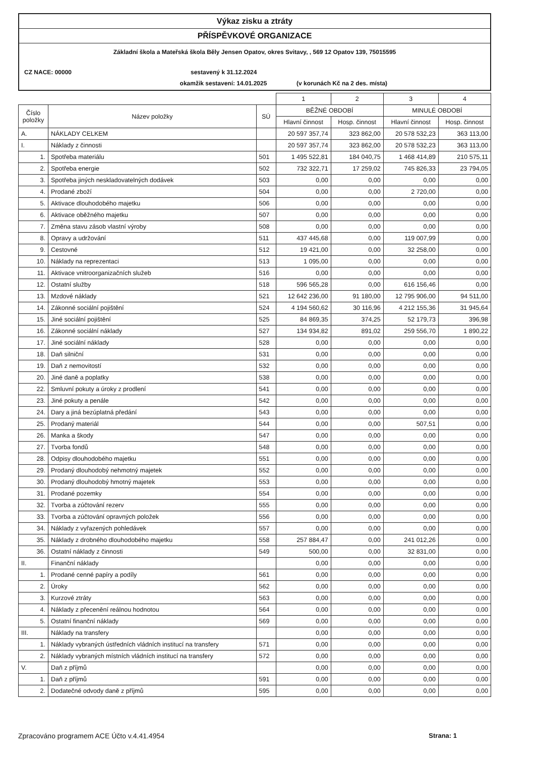Výkaz zisku a ztráty
PŘÍSPĚVKOVÉ ORGANIZACE
Základní škola a Mateřská škola Běly Jensen Opatov, okres Svitavy, , 569 12 Opatov 139, 75015595
CZ NACE: 00000 sestavený k 31.12.2024
okamžik sestavení: 14.01.2025 (v korunách Kč na 2 des. místa)
| | | | 1 | 2 | 3 | 4 |
| Číslo položky | Název položky | SÚ | BĚŽNÉ OBDOBÍ | | MINULÉ OBDOBÍ | |
| | | | Hlavní činnost | Hosp. činnost | Hlavní činnost | Hosp. činnost |
| A. | NÁKLADY CELKEM | | 20 597 357,74 | 323 862,00 | 20 578 532,23 | 363 113,00 |
| I. | Náklady z činnosti | | 20 597 357,74 | 323 862,00 | 20 578 532,23 | 363 113,00 |
| 1. | Spotřeba materiálu | 501 | 1 495 522,81 | 184 040,75 | 1 468 414,89 | 210 575,11 |
| 2. | Spotřeba energie | 502 | 732 322,71 | 17 259,02 | 745 826,33 | 23 794,05 |
| 3. | Spotřeba jiných neskladovatelných dodávek | 503 | 0,00 | 0,00 | 0,00 | 0,00 |
| 4. | Prodané zboží | 504 | 0,00 | 0,00 | 2 720,00 | 0,00 |
| 5. | Aktivace dlouhodobého majetku | 506 | 0,00 | 0,00 | 0,00 | 0,00 |
| 6. | Aktivace oběžného majetku | 507 | 0,00 | 0,00 | 0,00 | 0,00 |
| 7. | Změna stavu zásob vlastní výroby | 508 | 0,00 | 0,00 | 0,00 | 0,00 |
| 8. | Opravy a udržování | 511 | 437 445,68 | 0,00 | 119 007,99 | 0,00 |
| 9. | Cestovné | 512 | 19 421,00 | 0,00 | 32 258,00 | 0,00 |
| 10. | Náklady na reprezentaci | 513 | 1 095,00 | 0,00 | 0,00 | 0,00 |
| 11. | Aktivace vnitroorganizačních služeb | 516 | 0,00 | 0,00 | 0,00 | 0,00 |
| 12. | Ostatní služby | 518 | 596 565,28 | 0,00 | 616 156,46 | 0,00 |
| 13. | Mzdové náklady | 521 | 12 642 236,00 | 91 180,00 | 12 795 906,00 | 94 511,00 |
| 14. | Zákonné sociální pojištění | 524 | 4 194 560,62 | 30 116,96 | 4 212 155,36 | 31 945,64 |
| 15. | Jiné sociální pojištění | 525 | 84 869,35 | 374,25 | 52 179,73 | 396,98 |
| 16. | Zákonné sociální náklady | 527 | 134 934,82 | 891,02 | 259 556,70 | 1 890,22 |
| 17. | Jiné sociální náklady | 528 | 0,00 | 0,00 | 0,00 | 0,00 |
| 18. | Daň silniční | 531 | 0,00 | 0,00 | 0,00 | 0,00 |
| 19. | Daň z nemovitostí | 532 | 0,00 | 0,00 | 0,00 | 0,00 |
| 20. | Jiné daně a poplatky | 538 | 0,00 | 0,00 | 0,00 | 0,00 |
| 22. | Smluvní pokuty a úroky z prodlení | 541 | 0,00 | 0,00 | 0,00 | 0,00 |
| 23. | Jiné pokuty a penále | 542 | 0,00 | 0,00 | 0,00 | 0,00 |
| 24. | Dary a jiná bezúplatná předání | 543 | 0,00 | 0,00 | 0,00 | 0,00 |
| 25. | Prodaný materiál | 544 | 0,00 | 0,00 | 507,51 | 0,00 |
| 26. | Manka a škody | 547 | 0,00 | 0,00 | 0,00 | 0,00 |
| 27. | Tvorba fondů | 548 | 0,00 | 0,00 | 0,00 | 0,00 |
| 28. | Odpisy dlouhodobého majetku | 551 | 0,00 | 0,00 | 0,00 | 0,00 |
| 29. | Prodaný dlouhodobý nehmotný majetek | 552 | 0,00 | 0,00 | 0,00 | 0,00 |
| 30. | Prodaný dlouhodobý hmotný majetek | 553 | 0,00 | 0,00 | 0,00 | 0,00 |
| 31. | Prodané pozemky | 554 | 0,00 | 0,00 | 0,00 | 0,00 |
| 32. | Tvorba a zúčtování rezerv | 555 | 0,00 | 0,00 | 0,00 | 0,00 |
| 33. | Tvorba a zúčtování opravných položek | 556 | 0,00 | 0,00 | 0,00 | 0,00 |
| 34. | Náklady z vyřazených pohledávek | 557 | 0,00 | 0,00 | 0,00 | 0,00 |
| 35. | Náklady z drobného dlouhodobého majetku | 558 | 257 884,47 | 0,00 | 241 012,26 | 0,00 |
| 36. | Ostatní náklady z činnosti | 549 | 500,00 | 0,00 | 32 831,00 | 0,00 |
| II. | Finanční náklady | | 0,00 | 0,00 | 0,00 | 0,00 |
| 1. | Prodané cenné papíry a podíly | 561 | 0,00 | 0,00 | 0,00 | 0,00 |
| 2. | Úroky | 562 | 0,00 | 0,00 | 0,00 | 0,00 |
| 3. | Kurzové ztráty | 563 | 0,00 | 0,00 | 0,00 | 0,00 |
| 4. | Náklady z přecenění reálnou hodnotou | 564 | 0,00 | 0,00 | 0,00 | 0,00 |
| 5. | Ostatní finanční náklady | 569 | 0,00 | 0,00 | 0,00 | 0,00 |
| III. | Náklady na transfery | | 0,00 | 0,00 | 0,00 | 0,00 |
| 1. | Náklady vybraných ústředních vládních institucí na transfery | 571 | 0,00 | 0,00 | 0,00 | 0,00 |
| 2. | Náklady vybraných místních vládních institucí na transfery | 572 | 0,00 | 0,00 | 0,00 | 0,00 |
| V. | Daň z příjmů | | 0,00 | 0,00 | 0,00 | 0,00 |
| 1. | Daň z příjmů | 591 | 0,00 | 0,00 | 0,00 | 0,00 |
| 2. | Dodatečné odvody daně z příjmů | 595 | 0,00 | 0,00 | 0,00 | 0,00 |
Zpracováno programem ACE Účto v.4.41.4954 Strana: 1